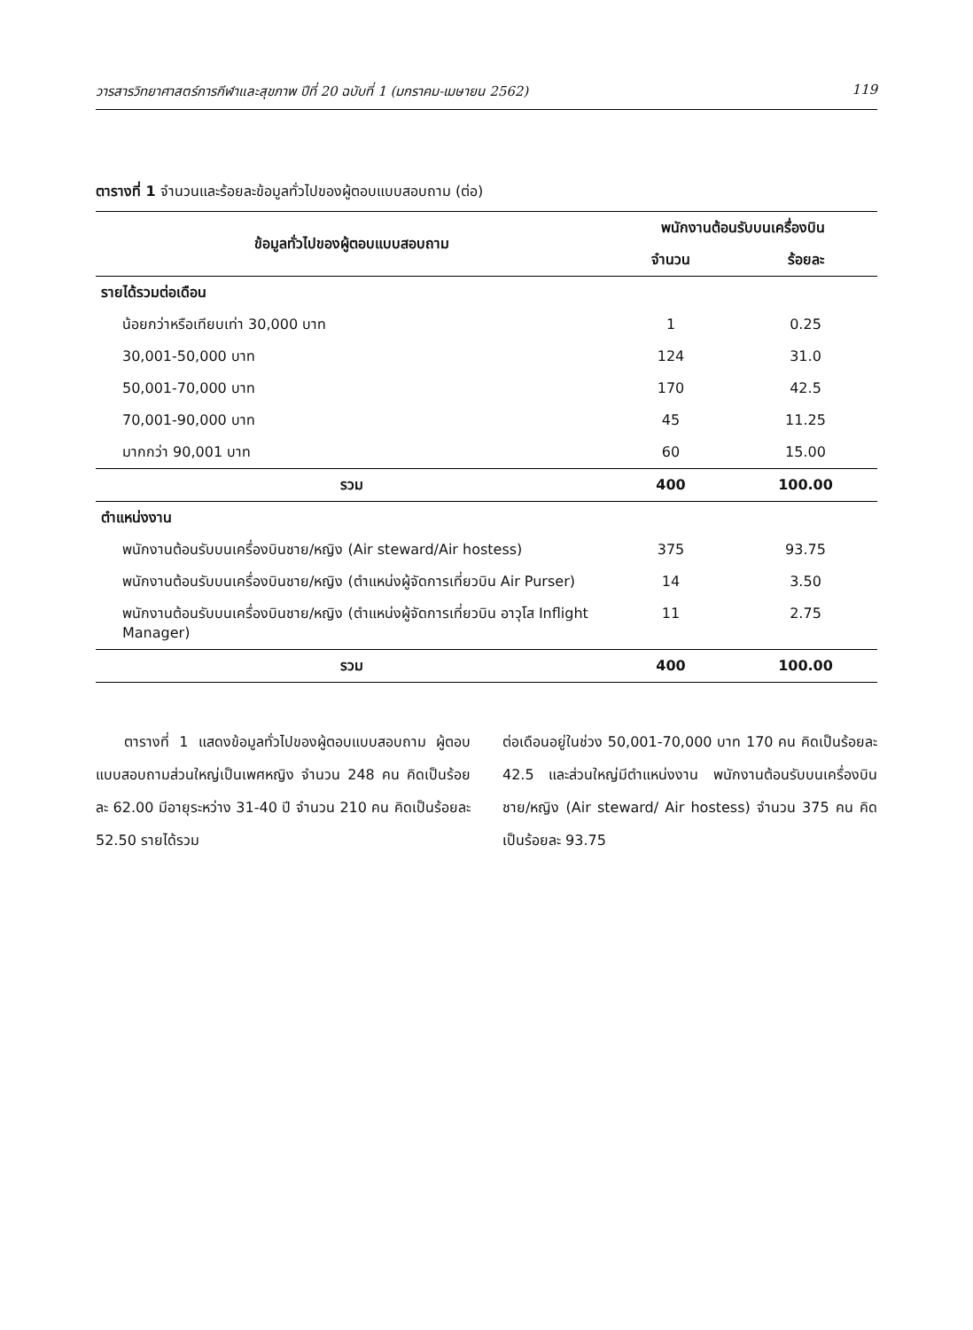วารสารวิทยาศาสตร์การกีฬาและสุขภาพ ปีที่ 20 ฉบับที่ 1 (มกราคม-เมษายน 2562) 119
ตารางที่ 1 จำนวนและร้อยละข้อมูลทั่วไปของผู้ตอบแบบสอบถาม (ต่อ)
| ข้อมูลทั่วไปของผู้ตอบแบบสอบถาม | พนักงานต้อนรับบนเครื่องบิน | |
| --- | --- | --- |
| | จำนวน | ร้อยละ |
| รายได้รวมต่อเดือน | | |
| น้อยกว่าหรือเทียบเท่า 30,000 บาท | 1 | 0.25 |
| 30,001-50,000 บาท | 124 | 31.0 |
| 50,001-70,000 บาท | 170 | 42.5 |
| 70,001-90,000 บาท | 45 | 11.25 |
| มากกว่า 90,001 บาท | 60 | 15.00 |
| รวม | 400 | 100.00 |
| ตำแหน่งงาน | | |
| พนักงานต้อนรับบนเครื่องบินชาย/หญิง (Air steward/Air hostess) | 375 | 93.75 |
| พนักงานต้อนรับบนเครื่องบินชาย/หญิง (ตำแหน่งผู้จัดการเที่ยวบิน Air Purser) | 14 | 3.50 |
| พนักงานต้อนรับบนเครื่องบินชาย/หญิง (ตำแหน่งผู้จัดการเที่ยวบิน อาวุโส Inflight Manager) | 11 | 2.75 |
| รวม | 400 | 100.00 |
  ตารางที่ 1 แสดงข้อมูลทั่วไปของผู้ตอบแบบสอบถาม ผู้ตอบแบบสอบถามส่วนใหญ่เป็นเพศหญิง จำนวน 248 คน คิดเป็นร้อยละ 62.00 มีอายุระหว่าง 31-40 ปี จำนวน 210 คน คิดเป็นร้อยละ 52.50 รายได้รวม
ต่อเดือนอยู่ในช่วง 50,001-70,000 บาท 170 คน คิดเป็นร้อยละ 42.5 และส่วนใหญ่มีตำแหน่งงาน พนักงานต้อนรับบนเครื่องบินชาย/หญิง (Air steward/ Air hostess) จำนวน 375 คน คิดเป็นร้อยละ 93.75